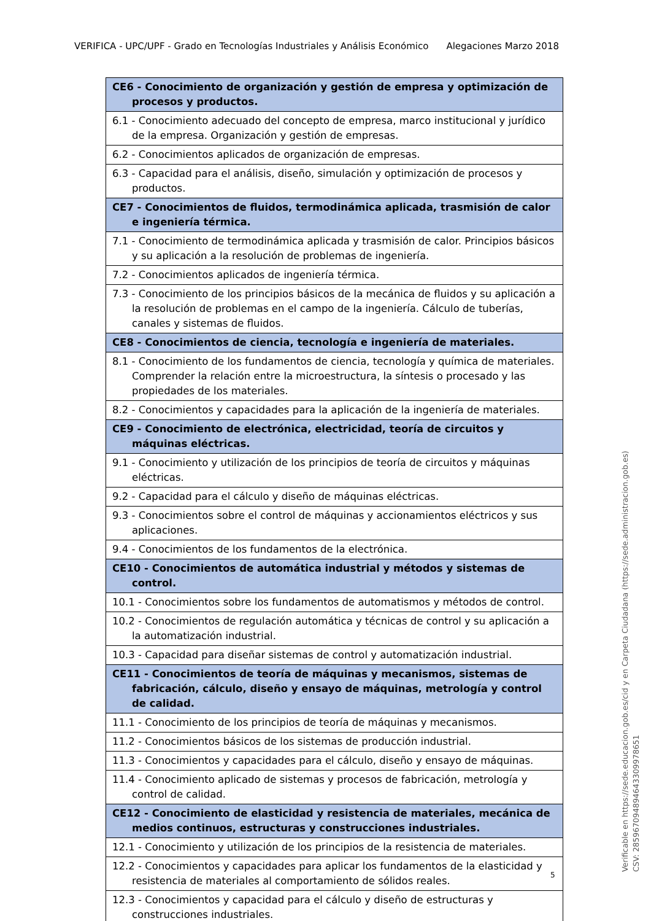VERIFICA - UPC/UPF - Grado en Tecnologías Industriales y Análisis Económico Alegaciones Marzo 2018
| CE6 - Conocimiento de organización y gestión de empresa y optimización de procesos y productos. |
| 6.1 - Conocimiento adecuado del concepto de empresa, marco institucional y jurídico de la empresa. Organización y gestión de empresas. |
| 6.2 - Conocimientos aplicados de organización de empresas. |
| 6.3 - Capacidad para el análisis, diseño, simulación y optimización de procesos y productos. |
| CE7 - Conocimientos de fluidos, termodinámica aplicada, trasmisión de calor e ingeniería térmica. |
| 7.1 - Conocimiento de termodinámica aplicada y trasmisión de calor. Principios básicos y su aplicación a la resolución de problemas de ingeniería. |
| 7.2 - Conocimientos aplicados de ingeniería térmica. |
| 7.3 - Conocimiento de los principios básicos de la mecánica de fluidos y su aplicación a la resolución de problemas en el campo de la ingeniería. Cálculo de tuberías, canales y sistemas de fluidos. |
| CE8 - Conocimientos de ciencia, tecnología e ingeniería de materiales. |
| 8.1 - Conocimiento de los fundamentos de ciencia, tecnología y química de materiales. Comprender la relación entre la microestructura, la síntesis o procesado y las propiedades de los materiales. |
| 8.2 - Conocimientos y capacidades para la aplicación de la ingeniería de materiales. |
| CE9 - Conocimiento de electrónica, electricidad, teoría de circuitos y máquinas eléctricas. |
| 9.1 - Conocimiento y utilización de los principios de teoría de circuitos y máquinas eléctricas. |
| 9.2 - Capacidad para el cálculo y diseño de máquinas eléctricas. |
| 9.3 - Conocimientos sobre el control de máquinas y accionamientos eléctricos y sus aplicaciones. |
| 9.4 - Conocimientos de los fundamentos de la electrónica. |
| CE10 - Conocimientos de automática industrial y métodos y sistemas de control. |
| 10.1 - Conocimientos sobre los fundamentos de automatismos y métodos de control. |
| 10.2 - Conocimientos de regulación automática y técnicas de control y su aplicación a la automatización industrial. |
| 10.3 - Capacidad para diseñar sistemas de control y automatización industrial. |
| CE11 - Conocimientos de teoría de máquinas y mecanismos, sistemas de fabricación, cálculo, diseño y ensayo de máquinas, metrología y control de calidad. |
| 11.1 - Conocimiento de los principios de teoría de máquinas y mecanismos. |
| 11.2 - Conocimientos básicos de los sistemas de producción industrial. |
| 11.3 - Conocimientos y capacidades para el cálculo, diseño y ensayo de máquinas. |
| 11.4 - Conocimiento aplicado de sistemas y procesos de fabricación, metrología y control de calidad. |
| CE12 - Conocimiento de elasticidad y resistencia de materiales, mecánica de medios continuos, estructuras y construcciones industriales. |
| 12.1 - Conocimiento y utilización de los principios de la resistencia de materiales. |
| 12.2 - Conocimientos y capacidades para aplicar los fundamentos de la elasticidad y resistencia de materiales al comportamiento de sólidos reales. |
| 12.3 - Conocimientos y capacidad para el cálculo y diseño de estructuras y construcciones industriales. |
5
Verificable en https://sede.educacion.gob.es/cid y en Carpeta Ciudadana (https://sede.administracion.gob.es)
CSV: 285967094894643309978651